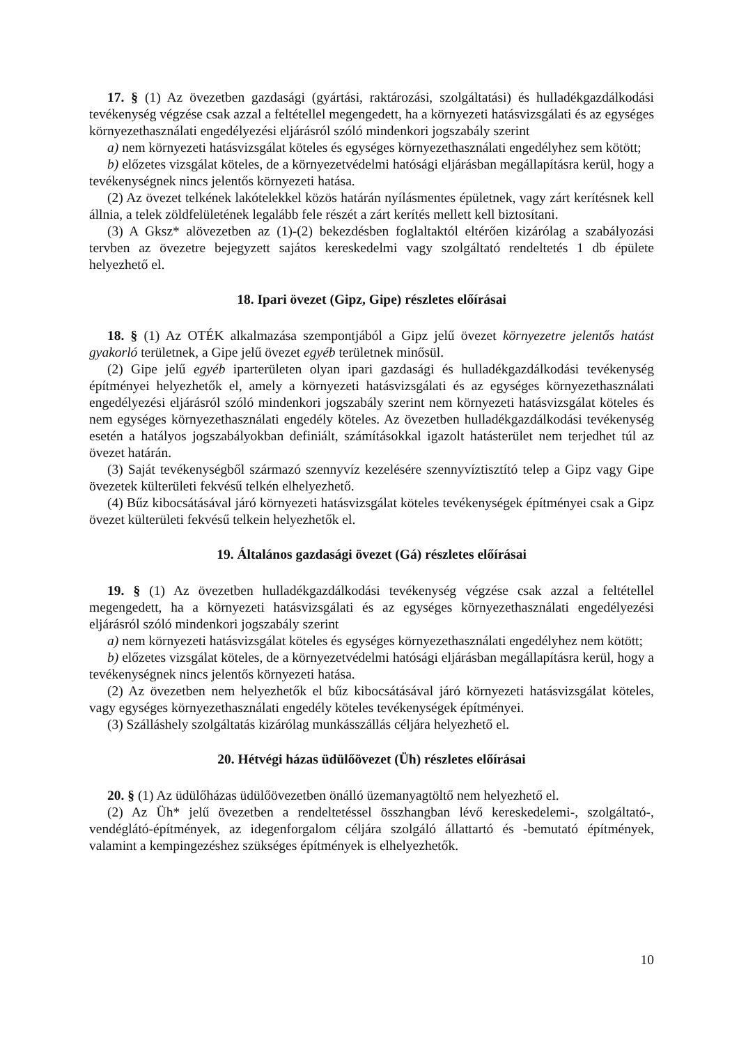17. § (1) Az övezetben gazdasági (gyártási, raktározási, szolgáltatási) és hulladékgazdálkodási tevékenység végzése csak azzal a feltétellel megengedett, ha a környezeti hatásvizsgálati és az egységes környezethasználati engedélyezési eljárásról szóló mindenkori jogszabály szerint
a) nem környezeti hatásvizsgálat köteles és egységes környezethasználati engedélyhez sem kötött;
b) előzetes vizsgálat köteles, de a környezetvédelmi hatósági eljárásban megállapításra kerül, hogy a tevékenységnek nincs jelentős környezeti hatása.
(2) Az övezet telkének lakótelekkel közös határán nyílásmentes épületnek, vagy zárt kerítésnek kell állnia, a telek zöldfelületének legalább fele részét a zárt kerítés mellett kell biztosítani.
(3) A Gksz* alövezetben az (1)-(2) bekezdésben foglaltaktól eltérően kizárólag a szabályozási tervben az övezetre bejegyzett sajátos kereskedelmi vagy szolgáltató rendeltetés 1 db épülete helyezhető el.
18. Ipari övezet (Gipz, Gipe) részletes előírásai
18. § (1) Az OTÉK alkalmazása szempontjából a Gipz jelű övezet környezetre jelentős hatást gyakorló területnek, a Gipe jelű övezet egyéb területnek minősül.
(2) Gipe jelű egyéb iparterületen olyan ipari gazdasági és hulladékgazdálkodási tevékenység építményei helyezhetők el, amely a környezeti hatásvizsgálati és az egységes környezethasználati engedélyezési eljárásról szóló mindenkori jogszabály szerint nem környezeti hatásvizsgálat köteles és nem egységes környezethasználati engedély köteles. Az övezetben hulladékgazdálkodási tevékenység esetén a hatályos jogszabályokban definiált, számításokkal igazolt hatásterület nem terjedhet túl az övezet határán.
(3) Saját tevékenységből származó szennyvíz kezelésére szennyvíztisztító telep a Gipz vagy Gipe övezetek külterületi fekvésű telkén elhelyezhető.
(4) Bűz kibocsátásával járó környezeti hatásvizsgálat köteles tevékenységek építményei csak a Gipz övezet külterületi fekvésű telkein helyezhetők el.
19. Általános gazdasági övezet (Gá) részletes előírásai
19. § (1) Az övezetben hulladékgazdálkodási tevékenység végzése csak azzal a feltétellel megengedett, ha a környezeti hatásvizsgálati és az egységes környezethasználati engedélyezési eljárásról szóló mindenkori jogszabály szerint
a) nem környezeti hatásvizsgálat köteles és egységes környezethasználati engedélyhez nem kötött;
b) előzetes vizsgálat köteles, de a környezetvédelmi hatósági eljárásban megállapításra kerül, hogy a tevékenységnek nincs jelentős környezeti hatása.
(2) Az övezetben nem helyezhetők el bűz kibocsátásával járó környezeti hatásvizsgálat köteles, vagy egységes környezethasználati engedély köteles tevékenységek építményei.
(3) Szálláshely szolgáltatás kizárólag munkásszállás céljára helyezhető el.
20. Hétvégi házas üdülőövezet (Üh) részletes előírásai
20. § (1) Az üdülőházas üdülőövezetben önálló üzemanyagtöltő nem helyezhető el.
(2) Az Üh* jelű övezetben a rendeltetéssel összhangban lévő kereskedelemi-, szolgáltató-, vendéglátó-építmények, az idegenforgalom céljára szolgáló állattartó és -bemutató építmények, valamint a kempingezéshez szükséges építmények is elhelyezhetők.
10